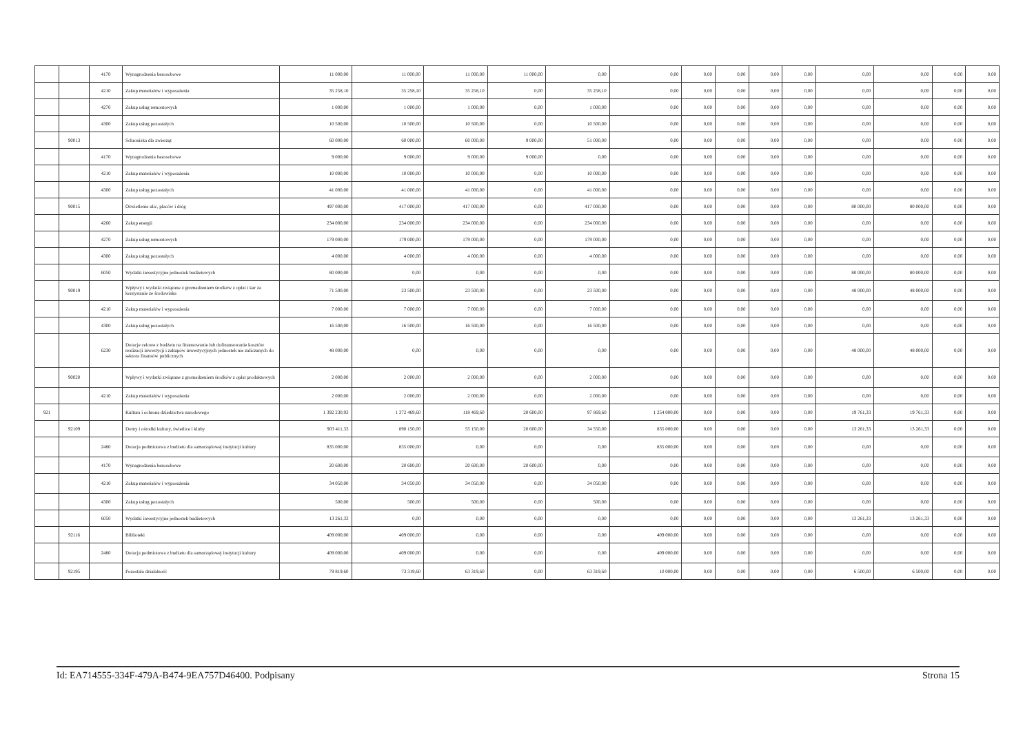| | | 4170 | Wynagrodzenia bezosobowe | 11 000,00 | 11 000,00 | 11 000,00 | 11 000,00 | 0,00 | 0,00 | 0,00 | 0,00 | 0,00 | 0,00 | 0,00 | 0,00 | 0,00 | 0,00 |
| | | 4210 | Zakup materiałów i wyposażenia | 35 258,10 | 35 258,10 | 35 258,10 | 0,00 | 35 258,10 | 0,00 | 0,00 | 0,00 | 0,00 | 0,00 | 0,00 | 0,00 | 0,00 | 0,00 |
| | | 4270 | Zakup usług remontowych | 1 000,00 | 1 000,00 | 1 000,00 | 0,00 | 1 000,00 | 0,00 | 0,00 | 0,00 | 0,00 | 0,00 | 0,00 | 0,00 | 0,00 | 0,00 |
| | | 4300 | Zakup usług pozostałych | 10 500,00 | 10 500,00 | 10 500,00 | 0,00 | 10 500,00 | 0,00 | 0,00 | 0,00 | 0,00 | 0,00 | 0,00 | 0,00 | 0,00 | 0,00 |
| | 90013 | | Schroniska dla zwierząt | 60 000,00 | 60 000,00 | 60 000,00 | 9 000,00 | 51 000,00 | 0,00 | 0,00 | 0,00 | 0,00 | 0,00 | 0,00 | 0,00 | 0,00 | 0,00 |
| | | 4170 | Wynagrodzenia bezosobowe | 9 000,00 | 9 000,00 | 9 000,00 | 9 000,00 | 0,00 | 0,00 | 0,00 | 0,00 | 0,00 | 0,00 | 0,00 | 0,00 | 0,00 | 0,00 |
| | | 4210 | Zakup materiałów i wyposażenia | 10 000,00 | 10 000,00 | 10 000,00 | 0,00 | 10 000,00 | 0,00 | 0,00 | 0,00 | 0,00 | 0,00 | 0,00 | 0,00 | 0,00 | 0,00 |
| | | 4300 | Zakup usług pozostałych | 41 000,00 | 41 000,00 | 41 000,00 | 0,00 | 41 000,00 | 0,00 | 0,00 | 0,00 | 0,00 | 0,00 | 0,00 | 0,00 | 0,00 | 0,00 |
| | 90015 | | Oświetlenie ulic, placów i dróg | 497 000,00 | 417 000,00 | 417 000,00 | 0,00 | 417 000,00 | 0,00 | 0,00 | 0,00 | 0,00 | 0,00 | 80 000,00 | 80 000,00 | 0,00 | 0,00 |
| | | 4260 | Zakup energii | 234 000,00 | 234 000,00 | 234 000,00 | 0,00 | 234 000,00 | 0,00 | 0,00 | 0,00 | 0,00 | 0,00 | 0,00 | 0,00 | 0,00 | 0,00 |
| | | 4270 | Zakup usług remontowych | 179 000,00 | 179 000,00 | 179 000,00 | 0,00 | 179 000,00 | 0,00 | 0,00 | 0,00 | 0,00 | 0,00 | 0,00 | 0,00 | 0,00 | 0,00 |
| | | 4300 | Zakup usług pozostałych | 4 000,00 | 4 000,00 | 4 000,00 | 0,00 | 4 000,00 | 0,00 | 0,00 | 0,00 | 0,00 | 0,00 | 0,00 | 0,00 | 0,00 | 0,00 |
| | | 6050 | Wydatki inwestycyjne jednostek budżetowych | 80 000,00 | 0,00 | 0,00 | 0,00 | 0,00 | 0,00 | 0,00 | 0,00 | 0,00 | 0,00 | 80 000,00 | 80 000,00 | 0,00 | 0,00 |
| | 90019 | | Wpływy i wydatki związane z gromadzeniem środków z opłat i kar za korzystanie ze środowiska | 71 500,00 | 23 500,00 | 23 500,00 | 0,00 | 23 500,00 | 0,00 | 0,00 | 0,00 | 0,00 | 0,00 | 48 000,00 | 48 000,00 | 0,00 | 0,00 |
| | | 4210 | Zakup materiałów i wyposażenia | 7 000,00 | 7 000,00 | 7 000,00 | 0,00 | 7 000,00 | 0,00 | 0,00 | 0,00 | 0,00 | 0,00 | 0,00 | 0,00 | 0,00 | 0,00 |
| | | 4300 | Zakup usług pozostałych | 16 500,00 | 16 500,00 | 16 500,00 | 0,00 | 16 500,00 | 0,00 | 0,00 | 0,00 | 0,00 | 0,00 | 0,00 | 0,00 | 0,00 | 0,00 |
| | | 6230 | Dotacje celowe z budżetu na finansowanie lub dofinansowanie kosztów realizacji inwestycji i zakupów inwestycyjnych jednostek nie zaliczanych do sektora finansów publicznych | 48 000,00 | 0,00 | 0,00 | 0,00 | 0,00 | 0,00 | 0,00 | 0,00 | 0,00 | 0,00 | 48 000,00 | 48 000,00 | 0,00 | 0,00 |
| | 90020 | | Wpływy i wydatki związane z gromadzeniem środków z opłat produktowych | 2 000,00 | 2 000,00 | 2 000,00 | 0,00 | 2 000,00 | 0,00 | 0,00 | 0,00 | 0,00 | 0,00 | 0,00 | 0,00 | 0,00 | 0,00 |
| | | 4210 | Zakup materiałów i wyposażenia | 2 000,00 | 2 000,00 | 2 000,00 | 0,00 | 2 000,00 | 0,00 | 0,00 | 0,00 | 0,00 | 0,00 | 0,00 | 0,00 | 0,00 | 0,00 |
| 921 | | | Kultura i ochrona dziedzictwa narodowego | 1 392 230,93 | 1 372 469,60 | 118 469,60 | 20 600,00 | 97 869,60 | 1 254 000,00 | 0,00 | 0,00 | 0,00 | 0,00 | 19 761,33 | 19 761,33 | 0,00 | 0,00 |
| | 92109 | | Domy i ośrodki kultury, świetlice i kluby | 903 411,33 | 890 150,00 | 55 150,00 | 20 600,00 | 34 550,00 | 835 000,00 | 0,00 | 0,00 | 0,00 | 0,00 | 13 261,33 | 13 261,33 | 0,00 | 0,00 |
| | | 2480 | Dotacja podmiotowa z budżetu dla samorządowej instytucji kultury | 835 000,00 | 835 000,00 | 0,00 | 0,00 | 0,00 | 835 000,00 | 0,00 | 0,00 | 0,00 | 0,00 | 0,00 | 0,00 | 0,00 | 0,00 |
| | | 4170 | Wynagrodzenia bezosobowe | 20 600,00 | 20 600,00 | 20 600,00 | 20 600,00 | 0,00 | 0,00 | 0,00 | 0,00 | 0,00 | 0,00 | 0,00 | 0,00 | 0,00 | 0,00 |
| | | 4210 | Zakup materiałów i wyposażenia | 34 050,00 | 34 050,00 | 34 050,00 | 0,00 | 34 050,00 | 0,00 | 0,00 | 0,00 | 0,00 | 0,00 | 0,00 | 0,00 | 0,00 | 0,00 |
| | | 4300 | Zakup usług pozostałych | 500,00 | 500,00 | 500,00 | 0,00 | 500,00 | 0,00 | 0,00 | 0,00 | 0,00 | 0,00 | 0,00 | 0,00 | 0,00 | 0,00 |
| | | 6050 | Wydatki inwestycyjne jednostek budżetowych | 13 261,33 | 0,00 | 0,00 | 0,00 | 0,00 | 0,00 | 0,00 | 0,00 | 0,00 | 0,00 | 13 261,33 | 13 261,33 | 0,00 | 0,00 |
| | 92116 | | Biblioteki | 409 000,00 | 409 000,00 | 0,00 | 0,00 | 0,00 | 409 000,00 | 0,00 | 0,00 | 0,00 | 0,00 | 0,00 | 0,00 | 0,00 | 0,00 |
| | | 2480 | Dotacja podmiotowa z budżetu dla samorządowej instytucji kultury | 409 000,00 | 409 000,00 | 0,00 | 0,00 | 0,00 | 409 000,00 | 0,00 | 0,00 | 0,00 | 0,00 | 0,00 | 0,00 | 0,00 | 0,00 |
| | 92195 | | Pozostała działalność | 79 819,60 | 73 319,60 | 63 319,60 | 0,00 | 63 319,60 | 10 000,00 | 0,00 | 0,00 | 0,00 | 0,00 | 6 500,00 | 6 500,00 | 0,00 | 0,00 |
Id: EA714555-334F-479A-B474-9EA757D46400. Podpisany Strona 15